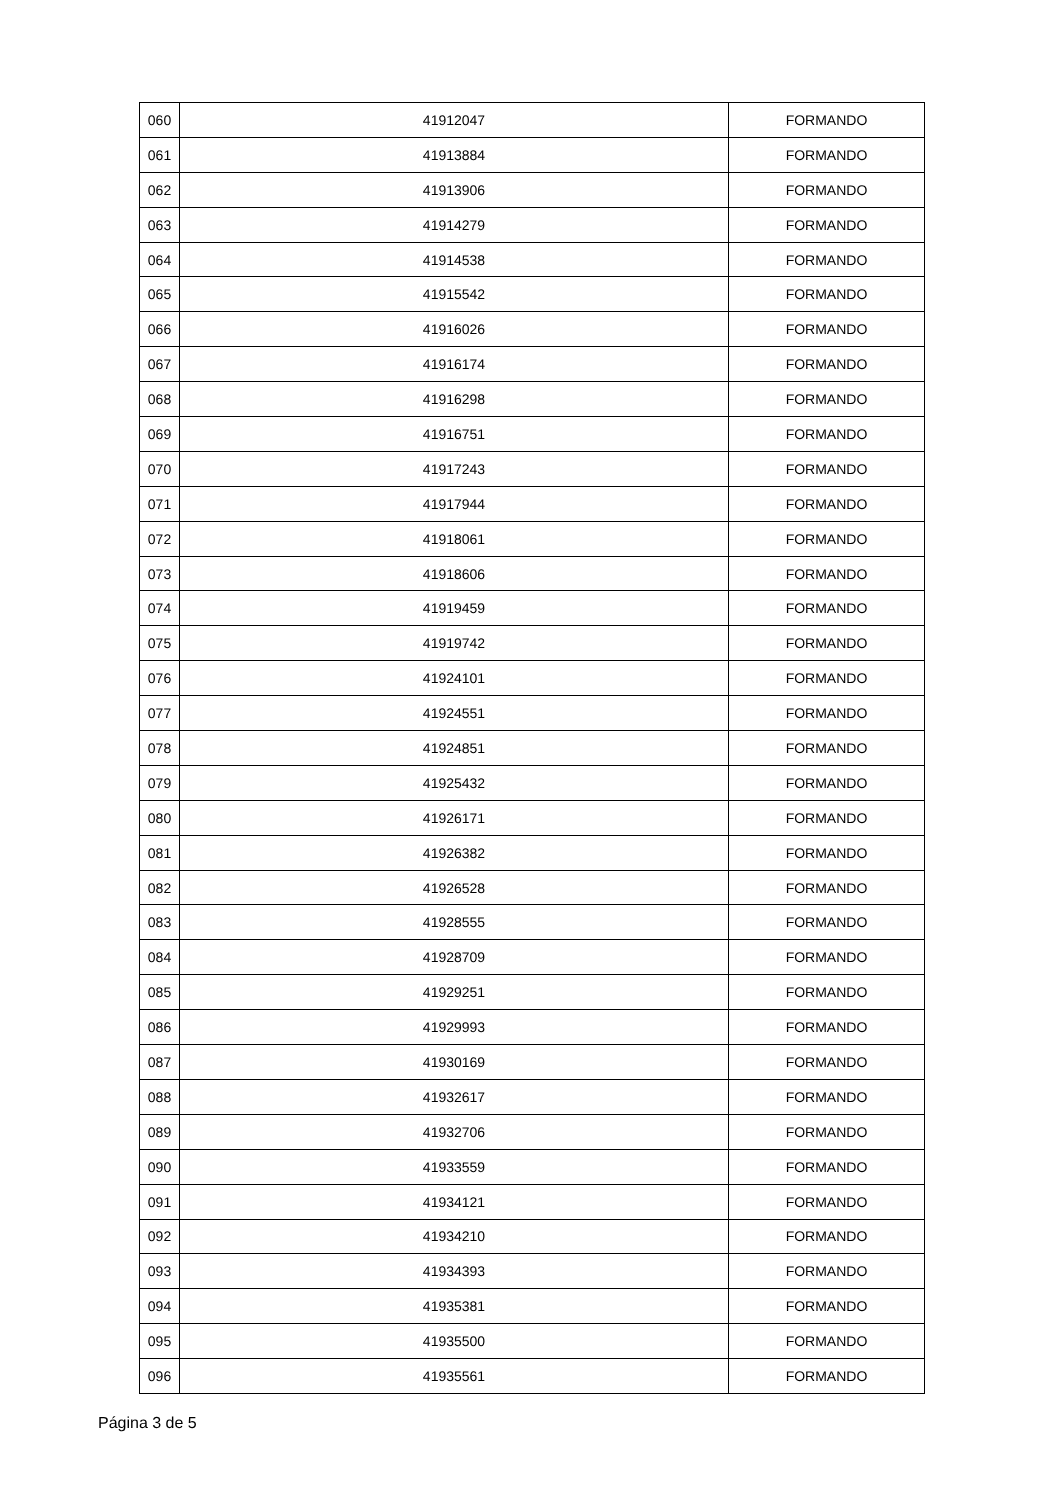| 060 | 41912047 | FORMANDO |
| 061 | 41913884 | FORMANDO |
| 062 | 41913906 | FORMANDO |
| 063 | 41914279 | FORMANDO |
| 064 | 41914538 | FORMANDO |
| 065 | 41915542 | FORMANDO |
| 066 | 41916026 | FORMANDO |
| 067 | 41916174 | FORMANDO |
| 068 | 41916298 | FORMANDO |
| 069 | 41916751 | FORMANDO |
| 070 | 41917243 | FORMANDO |
| 071 | 41917944 | FORMANDO |
| 072 | 41918061 | FORMANDO |
| 073 | 41918606 | FORMANDO |
| 074 | 41919459 | FORMANDO |
| 075 | 41919742 | FORMANDO |
| 076 | 41924101 | FORMANDO |
| 077 | 41924551 | FORMANDO |
| 078 | 41924851 | FORMANDO |
| 079 | 41925432 | FORMANDO |
| 080 | 41926171 | FORMANDO |
| 081 | 41926382 | FORMANDO |
| 082 | 41926528 | FORMANDO |
| 083 | 41928555 | FORMANDO |
| 084 | 41928709 | FORMANDO |
| 085 | 41929251 | FORMANDO |
| 086 | 41929993 | FORMANDO |
| 087 | 41930169 | FORMANDO |
| 088 | 41932617 | FORMANDO |
| 089 | 41932706 | FORMANDO |
| 090 | 41933559 | FORMANDO |
| 091 | 41934121 | FORMANDO |
| 092 | 41934210 | FORMANDO |
| 093 | 41934393 | FORMANDO |
| 094 | 41935381 | FORMANDO |
| 095 | 41935500 | FORMANDO |
| 096 | 41935561 | FORMANDO |
Página 3 de 5